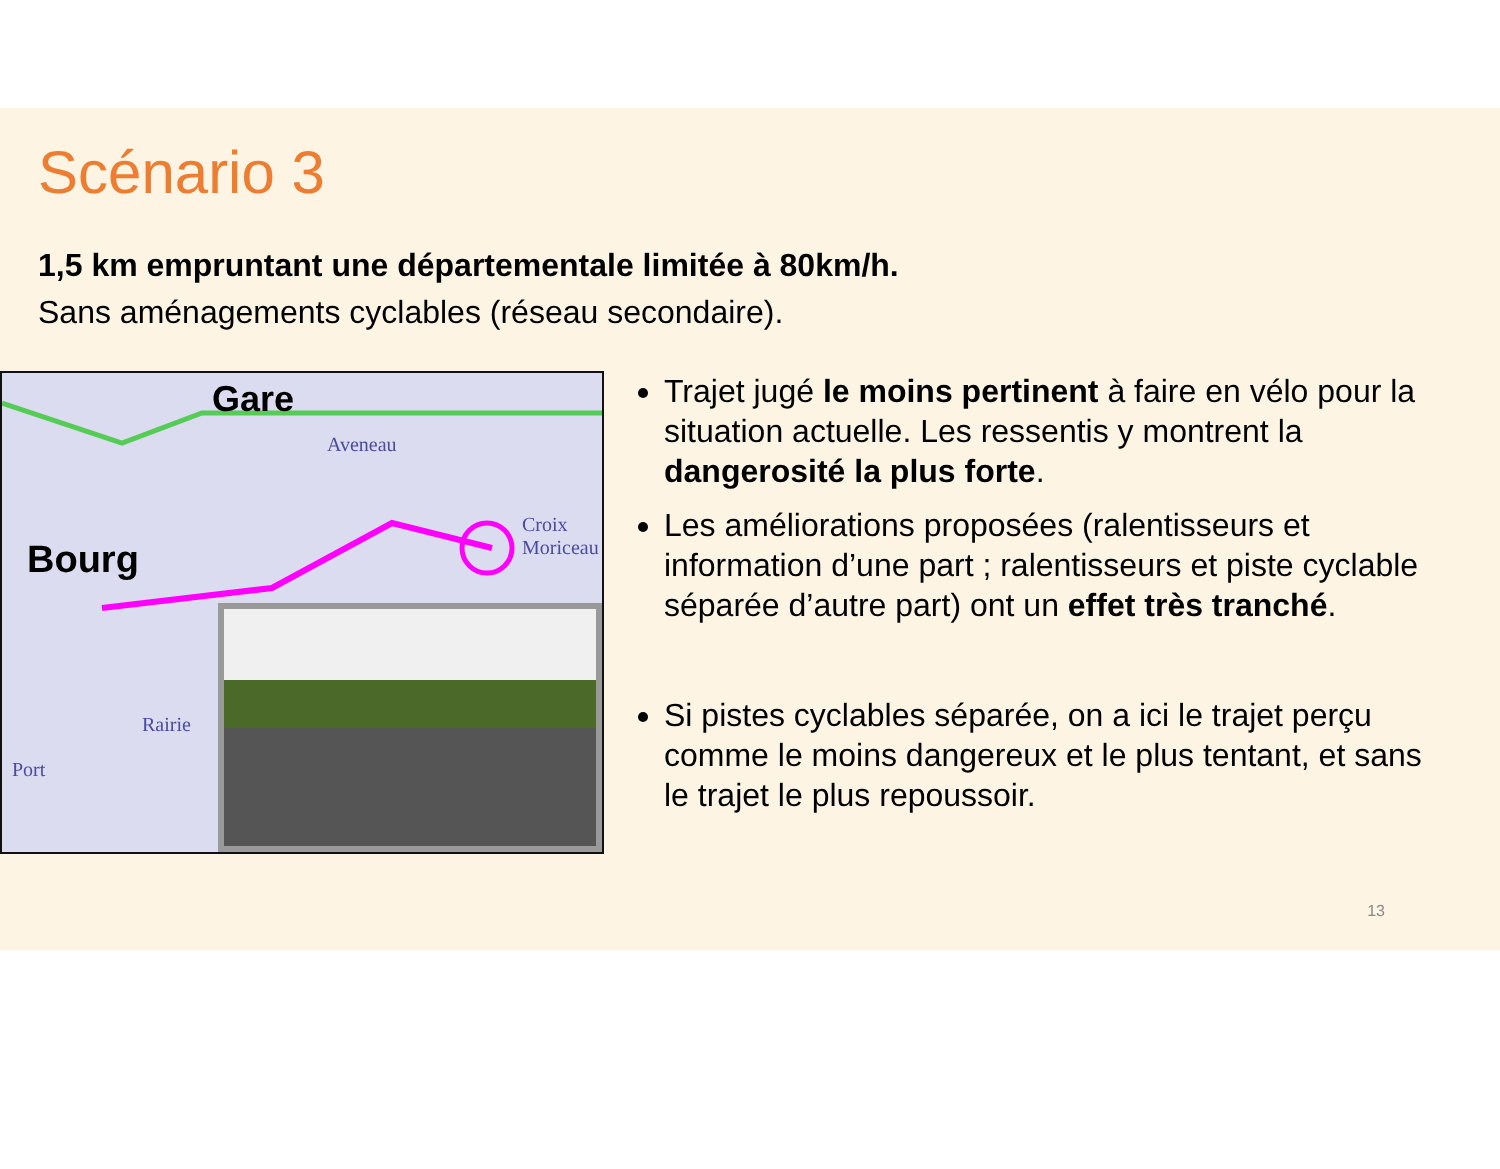Scénario 3
1,5 km empruntant une départementale limitée à 80km/h.
Sans aménagements cyclables (réseau secondaire).
Gare
Aveneau
Croix Moriceau
Bourg
Rairie
Port
Trajet jugé le moins pertinent à faire en vélo pour la situation actuelle. Les ressentis y montrent la dangerosité la plus forte.
Les améliorations proposées (ralentisseurs et information d’une part ; ralentisseurs et piste cyclable séparée d’autre part) ont un effet très tranché.
Si pistes cyclables séparée, on a ici le trajet perçu comme le moins dangereux et le plus tentant, et sans le trajet le plus repoussoir.
13